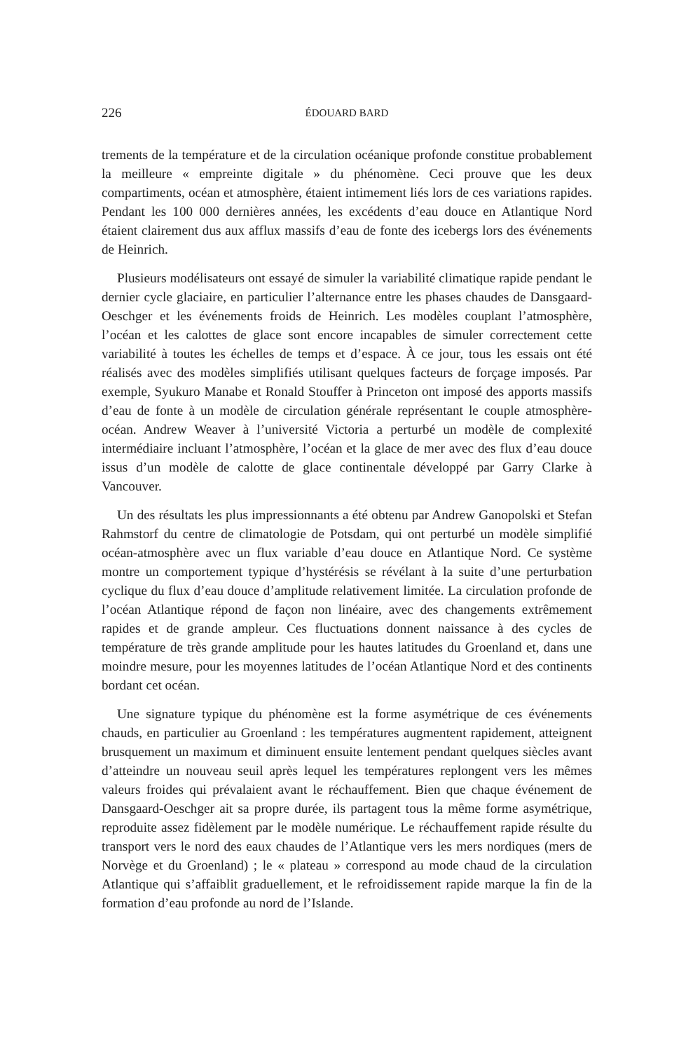226 ÉDOUARD BARD
trements de la température et de la circulation océanique profonde constitue probablement la meilleure « empreinte digitale » du phénomène. Ceci prouve que les deux compartiments, océan et atmosphère, étaient intimement liés lors de ces variations rapides. Pendant les 100 000 dernières années, les excédents d’eau douce en Atlantique Nord étaient clairement dus aux afflux massifs d’eau de fonte des icebergs lors des événements de Heinrich.
Plusieurs modélisateurs ont essayé de simuler la variabilité climatique rapide pendant le dernier cycle glaciaire, en particulier l’alternance entre les phases chaudes de Dansgaard-Oeschger et les événements froids de Heinrich. Les modèles couplant l’atmosphère, l’océan et les calottes de glace sont encore incapables de simuler correctement cette variabilité à toutes les échelles de temps et d’espace. À ce jour, tous les essais ont été réalisés avec des modèles simplifiés utilisant quelques facteurs de forçage imposés. Par exemple, Syukuro Manabe et Ronald Stouffer à Princeton ont imposé des apports massifs d’eau de fonte à un modèle de circulation générale représentant le couple atmosphère-océan. Andrew Weaver à l’université Victoria a perturbé un modèle de complexité intermédiaire incluant l’atmosphère, l’océan et la glace de mer avec des flux d’eau douce issus d’un modèle de calotte de glace continentale développé par Garry Clarke à Vancouver.
Un des résultats les plus impressionnants a été obtenu par Andrew Ganopolski et Stefan Rahmstorf du centre de climatologie de Potsdam, qui ont perturbé un modèle simplifié océan-atmosphère avec un flux variable d’eau douce en Atlantique Nord. Ce système montre un comportement typique d’hystérésis se révélant à la suite d’une perturbation cyclique du flux d’eau douce d’amplitude relativement limitée. La circulation profonde de l’océan Atlantique répond de façon non linéaire, avec des changements extrêmement rapides et de grande ampleur. Ces fluctuations donnent naissance à des cycles de température de très grande amplitude pour les hautes latitudes du Groenland et, dans une moindre mesure, pour les moyennes latitudes de l’océan Atlantique Nord et des continents bordant cet océan.
Une signature typique du phénomène est la forme asymétrique de ces événements chauds, en particulier au Groenland : les températures augmentent rapidement, atteignent brusquement un maximum et diminuent ensuite lentement pendant quelques siècles avant d’atteindre un nouveau seuil après lequel les températures replongent vers les mêmes valeurs froides qui prévalaient avant le réchauffement. Bien que chaque événement de Dansgaard-Oeschger ait sa propre durée, ils partagent tous la même forme asymétrique, reproduite assez fidèlement par le modèle numérique. Le réchauffement rapide résulte du transport vers le nord des eaux chaudes de l’Atlantique vers les mers nordiques (mers de Norvège et du Groenland) ; le « plateau » correspond au mode chaud de la circulation Atlantique qui s’affaiblit graduellement, et le refroidissement rapide marque la fin de la formation d’eau profonde au nord de l’Islande.